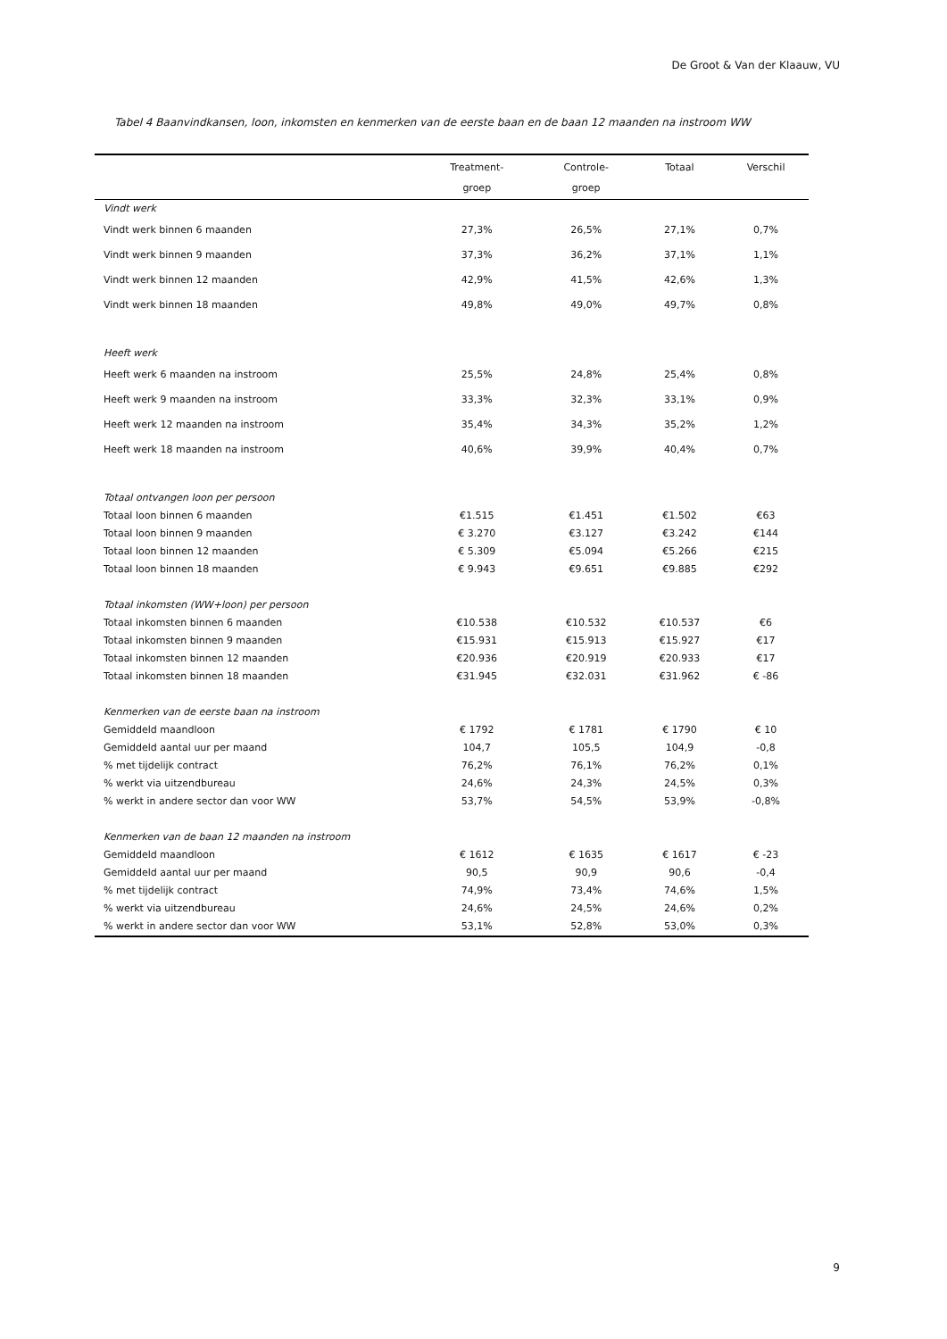De Groot & Van der Klaauw, VU
Tabel 4 Baanvindkansen, loon, inkomsten en kenmerken van de eerste baan en de baan 12 maanden na instroom WW
| | Treatment- groep | Controle- groep | Totaal | Verschil |
| --- | --- | --- | --- | --- |
| Vindt werk | | | | |
| Vindt werk binnen 6 maanden | 27,3% | 26,5% | 27,1% | 0,7% |
| Vindt werk binnen 9 maanden | 37,3% | 36,2% | 37,1% | 1,1% |
| Vindt werk binnen 12 maanden | 42,9% | 41,5% | 42,6% | 1,3% |
| Vindt werk binnen 18 maanden | 49,8% | 49,0% | 49,7% | 0,8% |
| Heeft werk | | | | |
| Heeft werk 6 maanden na instroom | 25,5% | 24,8% | 25,4% | 0,8% |
| Heeft werk 9 maanden na instroom | 33,3% | 32,3% | 33,1% | 0,9% |
| Heeft werk 12 maanden na instroom | 35,4% | 34,3% | 35,2% | 1,2% |
| Heeft werk 18 maanden na instroom | 40,6% | 39,9% | 40,4% | 0,7% |
| Totaal ontvangen loon per persoon | | | | |
| Totaal loon binnen 6 maanden | €1.515 | €1.451 | €1.502 | €63 |
| Totaal loon binnen 9 maanden | € 3.270 | €3.127 | €3.242 | €144 |
| Totaal loon binnen 12 maanden | € 5.309 | €5.094 | €5.266 | €215 |
| Totaal loon binnen 18 maanden | € 9.943 | €9.651 | €9.885 | €292 |
| Totaal inkomsten (WW+loon) per persoon | | | | |
| Totaal inkomsten binnen 6 maanden | €10.538 | €10.532 | €10.537 | €6 |
| Totaal inkomsten binnen 9 maanden | €15.931 | €15.913 | €15.927 | €17 |
| Totaal inkomsten binnen 12 maanden | €20.936 | €20.919 | €20.933 | €17 |
| Totaal inkomsten binnen 18 maanden | €31.945 | €32.031 | €31.962 | € -86 |
| Kenmerken van de eerste baan na instroom | | | | |
| Gemiddeld maandloon | € 1792 | € 1781 | € 1790 | € 10 |
| Gemiddeld aantal uur per maand | 104,7 | 105,5 | 104,9 | -0,8 |
| % met tijdelijk contract | 76,2% | 76,1% | 76,2% | 0,1% |
| % werkt via uitzendbureau | 24,6% | 24,3% | 24,5% | 0,3% |
| % werkt in andere sector dan voor WW | 53,7% | 54,5% | 53,9% | -0,8% |
| Kenmerken van de baan 12 maanden na instroom | | | | |
| Gemiddeld maandloon | € 1612 | € 1635 | € 1617 | € -23 |
| Gemiddeld aantal uur per maand | 90,5 | 90,9 | 90,6 | -0,4 |
| % met tijdelijk contract | 74,9% | 73,4% | 74,6% | 1,5% |
| % werkt via uitzendbureau | 24,6% | 24,5% | 24,6% | 0,2% |
| % werkt in andere sector dan voor WW | 53,1% | 52,8% | 53,0% | 0,3% |
9